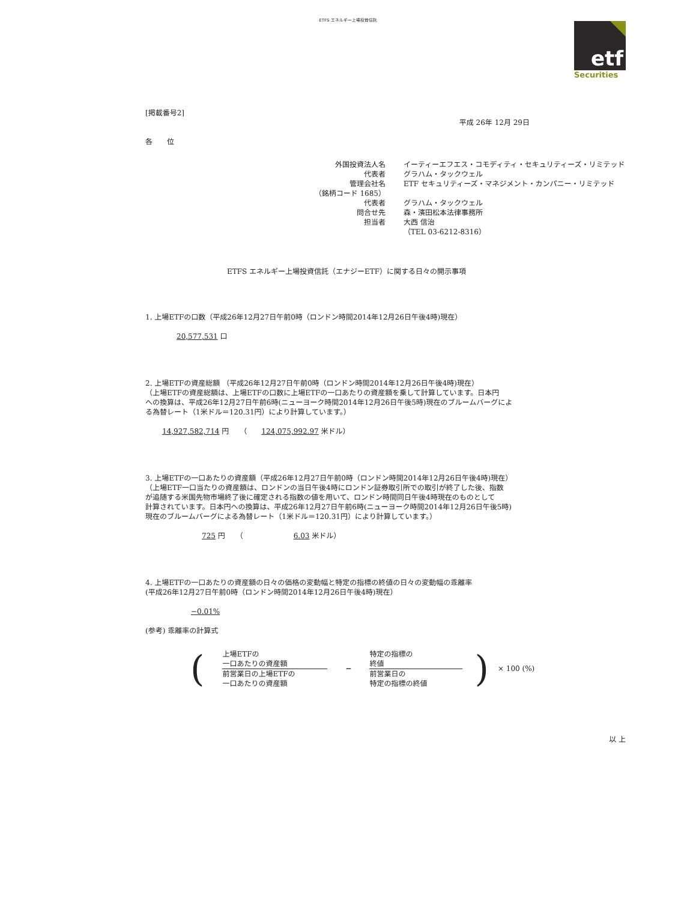ETFS エネルギー上場投資信託
etf
Securities
[掲載番号2]
平成 26年 12月 29日
各　　位
外国投資法人名 イーティーエフエス・コモディティ・セキュリティーズ・リミテッド 代表者 グラハム・タックウェル 管理会社名 ETF セキュリティーズ・マネジメント・カンパニー・リミテッド （銘柄コード 1685） 代表者 グラハム・タックウェル 問合せ先 森・濱田松本法律事務所 担当者 大西 信治 （TEL 03-6212-8316）
ETFS エネルギー上場投資信託（エナジーETF）に関する日々の開示事項
1. 上場ETFの口数（平成26年12月27日午前0時（ロンドン時間2014年12月26日午後4時)現在）
20,577,531 口
2. 上場ETFの資産総額 （平成26年12月27日午前0時（ロンドン時間2014年12月26日午後4時)現在）
（上場ETFの資産総額は、上場ETFの口数に上場ETFの一口あたりの資産額を乗して計算しています。日本円
への換算は、平成26年12月27日午前6時(ニューヨーク時間2014年12月26日午後5時)現在のブルームバーグによ
る為替レート（1米ドル＝120.31円）により計算しています。）
14,927,582,714 円　　（　　124,075,992.97 米ドル）
3. 上場ETFの一口あたりの資産額（平成26年12月27日午前0時（ロンドン時間2014年12月26日午後4時)現在）
（上場ETF一口当たりの資産額は、ロンドンの当日午後4時にロンドン証券取引所での取引が終了した後、指数
が追随する米国先物市場終了後に確定される指数の値を用いて、ロンドン時間同日午後4時現在のものとして
計算されています。日本円への換算は、平成26年12月27日午前6時(ニューヨーク時間2014年12月26日午後5時)
現在のブルームバーグによる為替レート（1米ドル＝120.31円）により計算しています。）
725 円　　（　　　　　　　6.03 米ドル）
4. 上場ETFの一口あたりの資産額の日々の価格の変動幅と特定の指標の終値の日々の変動幅の乖離率
(平成26年12月27日午前0時（ロンドン時間2014年12月26日午後4時)現在）
−0.01%
(参考) 乖離率の計算式
(
上場ETFの
一口あたりの資産額
前営業日の上場ETFの
一口あたりの資産額
−
特定の指標の
終値
前営業日の
特定の指標の終値
) × 100 (%)
以 上